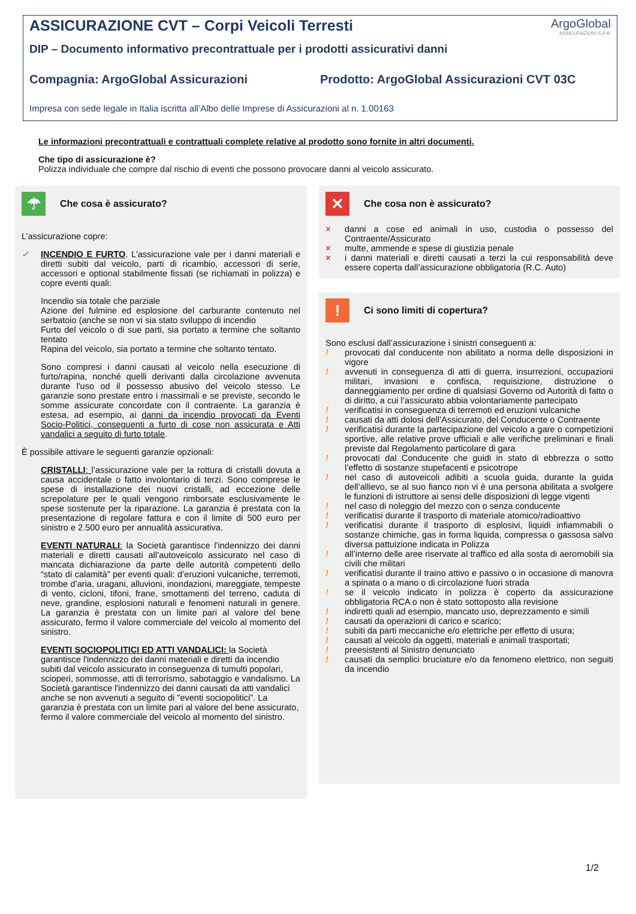ArgoGlobal
ASSICURAZIONI S.P.A.
ASSICURAZIONE CVT – Corpi Veicoli Terresti
DIP – Documento informativo precontrattuale per i prodotti assicurativi danni
Compagnia: ArgoGlobal Assicurazioni Prodotto: ArgoGlobal Assicurazioni CVT 03C
Impresa con sede legale in Italia iscritta all’Albo delle Imprese di Assicurazioni al n. 1.00163
Le informazioni precontrattuali e contrattuali complete relative al prodotto sono fornite in altri documenti.
Che tipo di assicurazione è?
Polizza individuale che compre dal rischio di eventi che possono provocare danni al veicolo assicurato.
☂
Che cosa è assicurato?
L’assicurazione copre:
✓ INCENDIO E FURTO. L'assicurazione vale per i danni materiali e diretti subiti dal veicolo, parti di ricambio, accessori di serie, accessori e optional stabilmente fissati (se richiamati in polizza) e copre eventi quali:
Incendio sia totale che parziale
Azione del fulmine ed esplosione del carburante contenuto nel serbatoio (anche se non vi sia stato sviluppo di incendio
Furto del veicolo o di sue parti, sia portato a termine che soltanto tentato
Rapina del veicolo, sia portato a termine che soltanto tentato.
Sono compresi i danni causati al veicolo nella esecuzione di furto/rapina, nonché quelli derivanti dalla circolazione avvenuta durante l'uso od il possesso abusivo del veicolo stesso. Le garanzie sono prestate entro i massimali e se previste, secondo le somme assicurate concordate con il contraente. La garanzia è estesa, ad esempio, ai danni da incendio provocati da Eventi Socio-Politici, conseguenti a furto di cose non assicurata e Atti vandalici a seguito di furto totale.
È possibile attivare le seguenti garanzie opzionali:
CRISTALLI: l’assicurazione vale per la rottura di cristalli dovuta a causa accidentale o fatto involontario di terzi. Sono comprese le spese di installazione dei nuovi cristalli, ad eccezione delle screpolature per le quali vengono rimborsate esclusivamente le spese sostenute per la riparazione. La garanzia è prestata con la presentazione di regolare fattura e con il limite di 500 euro per sinistro e 2.500 euro per annualità assicurativa.
EVENTI NATURALI: la Società garantisce l’indennizzo dei danni materiali e diretti causati all’autoveicolo assicurato nel caso di mancata dichiarazione da parte delle autorità competenti dello “stato di calamità” per eventi quali: d’eruzioni vulcaniche, terremoti, trombe d’aria, uragani, alluvioni, inondazioni, mareggiate, tempeste di vento, cicloni, tifoni, frane, smottamenti del terreno, caduta di neve, grandine, esplosioni naturali e fenomeni naturali in genere. La garanzia è prestata con un limite pari al valore del bene assicurato, fermo il valore commerciale del veicolo al momento del sinistro.
EVENTI SOCIOPOLITICI ED ATTI VANDALICI: la Società garantisce l'indennizzo dei danni materiali e diretti da incendio subiti dal veicolo assicurato in conseguenza di tumulti popolari, scioperi, sommosse, atti di terrorismo, sabotaggio e vandalismo. La Società garantisce l'indennizzo dei danni causati da atti vandalici anche se non avvenuti a seguito di "eventi sociopolitici”. La garanzia è prestata con un limite pari al valore del bene assicurato, fermo il valore commerciale del veicolo al momento del sinistro.
✕
Che cosa non è assicurato?
× danni a cose ed animali in uso, custodia o possesso del Contraente/Assicurato
× multe, ammende e spese di giustizia penale
× i danni materiali e diretti causati a terzi la cui responsabilità deve essere coperta dall’assicurazione obbligatoria (R.C. Auto)
!
Ci sono limiti di copertura?
Sono esclusi dall’assicurazione i sinistri conseguenti a:
! provocati dal conducente non abilitato a norma delle disposizioni in vigore
! avvenuti in conseguenza di atti di guerra, insurrezioni, occupazioni militari, invasioni e confisca, requisizione, distruzione o danneggiamento per ordine di qualsiasi Governo od Autorità di fatto o di diritto, a cui l’assicurato abbia volontariamente partecipato
! verificatisi in conseguenza di terremoti ed eruzioni vulcaniche
! causati da atti dolosi dell’Assicurato, del Conducente o Contraente
! verificatisi durante la partecipazione del veicolo a gare o competizioni sportive, alle relative prove ufficiali e alle verifiche preliminari e finali previste dal Regolamento particolare di gara
! provocati dal Conducente che guidi in stato di ebbrezza o sotto l’effetto di sostanze stupefacenti e psicotrope
! nel caso di autoveicoli adibiti a scuola guida, durante la guida dell’allievo, se al suo fianco non vi è una persona abilitata a svolgere le funzioni di istruttore ai sensi delle disposizioni di legge vigenti
! nel caso di noleggio del mezzo con o senza conducente
! verificatisi durante il trasporto di materiale atomico/radioattivo
! verificatisi durante il trasporto di esplosivi, liquidi infiammabili o sostanze chimiche, gas in forma liquida, compressa o gassosa salvo diversa pattuizione indicata in Polizza
! all’interno delle aree riservate al traffico ed alla sosta di aeromobili sia civili che militari
! verificatisi durante il traino attivo e passivo o in occasione di manovra a spinata o a mano o di circolazione fuori strada
! se il veicolo indicato in polizza è coperto da assicurazione obbligatoria RCA o non è stato sottoposto alla revisione
! indiretti quali ad esempio, mancato uso, deprezzamento e simili
! causati da operazioni di carico e scarico;
! subiti da parti meccaniche e/o elettriche per effetto di usura;
! causati al veicolo da oggetti, materiali e animali trasportati;
! preesistenti al Sinistro denunciato
! causati da semplici bruciature e/o da fenomeno elettrico, non seguiti da incendio
1/2